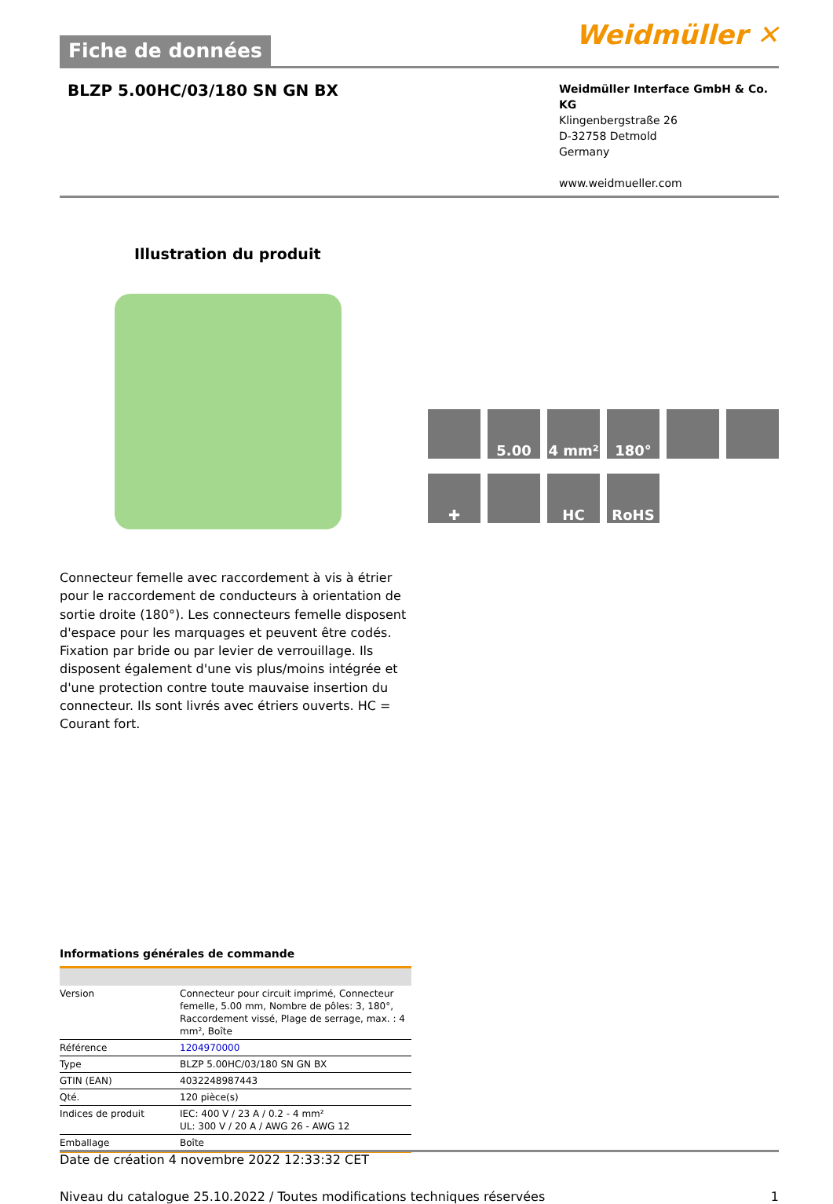Fiche de données
Weidmüller ✕
BLZP 5.00HC/03/180 SN GN BX
Weidmüller Interface GmbH & Co. KG
Klingenbergstraße 26
D-32758 Detmold
Germany
www.weidmueller.com
Illustration du produit
5.00
4 mm²
180°
✚
HC
RoHS
Connecteur femelle avec raccordement à vis à étrier pour le raccordement de conducteurs à orientation de sortie droite (180°). Les connecteurs femelle disposent d'espace pour les marquages et peuvent être codés. Fixation par bride ou par levier de verrouillage. Ils disposent également d'une vis plus/moins intégrée et d'une protection contre toute mauvaise insertion du connecteur. Ils sont livrés avec étriers ouverts. HC = Courant fort.
Informations générales de commande
| Version | Connecteur pour circuit imprimé, Connecteur femelle, 5.00 mm, Nombre de pôles: 3, 180°, Raccordement vissé, Plage de serrage, max. : 4 mm², Boîte |
| Référence | 1204970000 |
| Type | BLZP 5.00HC/03/180 SN GN BX |
| GTIN (EAN) | 4032248987443 |
| Qté. | 120 pièce(s) |
| Indices de produit | IEC: 400 V / 23 A / 0.2 - 4 mm² UL: 300 V / 20 A / AWG 26 - AWG 12 |
| Emballage | Boîte |
Date de création 4 novembre 2022 12:33:32 CET
Niveau du catalogue 25.10.2022 / Toutes modifications techniques réservées 1